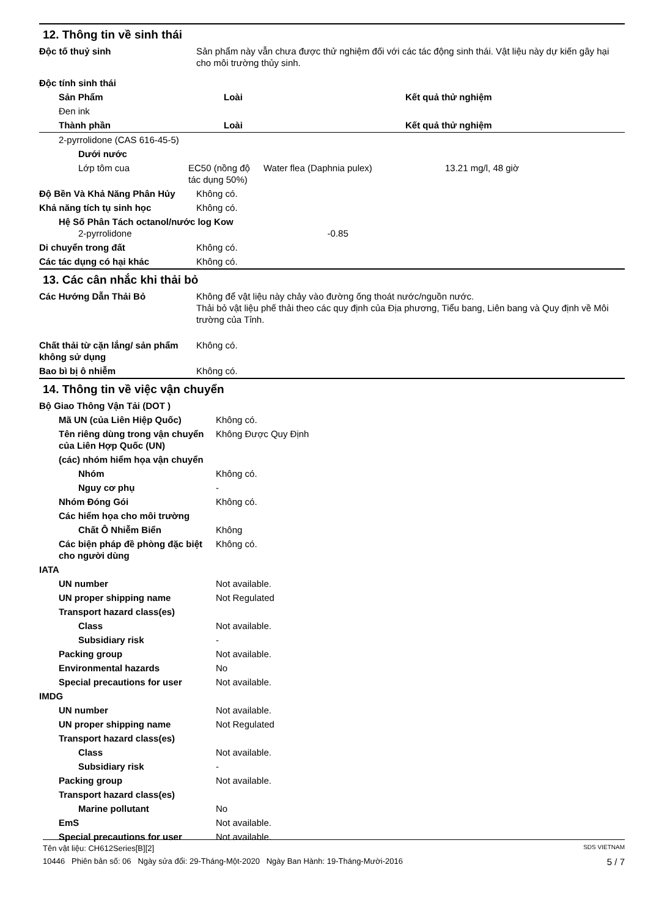12. Thông tin về sinh thái
| Độc tố thuỷ sinh | Sản phẩm này vẫn chưa được thử nghiệm đối với các tác động sinh thái. Vật liệu này dự kiến gây hại cho môi trường thủy sinh. |
| Độc tính sinh thái | |
| Sản Phẩm | | Loài | Kết quả thử nghiệm |
| Đen ink | | | |
| Thành phần | | Loài | Kết quả thử nghiệm |
| 2-pyrrolidone (CAS 616-45-5) | | | |
| Dưới nước | | | |
| Lớp tôm cua | EC50 (nồng độ tác dụng 50%) | Water flea (Daphnia pulex) | 13.21 mg/l, 48 giờ |
| Độ Bền Và Khả Năng Phân Hủy | Không có. |
| Khả năng tích tụ sinh học | Không có. |
| Hệ Số Phân Tách octanol/nước log Kow 2-pyrrolidone -0.85 | |
| Di chuyển trong đất | Không có. |
| Các tác dụng có hại khác | Không có. |
13. Các cân nhắc khi thải bỏ
| Các Hướng Dẫn Thải Bỏ | Không để vật liệu này chảy vào đường ống thoát nước/nguồn nước. Thải bỏ vật liệu phế thải theo các quy định của Địa phương, Tiểu bang, Liên bang và Quy định về Môi trường của Tỉnh. |
| Chất thải từ cặn lắng/ sản phẩm không sử dụng | Không có. |
| Bao bì bị ô nhiễm | Không có. |
14. Thông tin về việc vận chuyển
| Bộ Giao Thông Vận Tải (DOT ) | |
| Mã UN (của Liên Hiệp Quốc) | Không có. |
| Tên riêng dùng trong vận chuyển của Liên Hợp Quốc (UN) | Không Được Quy Định |
| (các) nhóm hiểm họa vận chuyển | |
| Nhóm | Không có. |
| Nguy cơ phụ | - |
| Nhóm Đóng Gói | Không có. |
| Các hiểm họa cho môi trường | |
| Chất Ô Nhiễm Biển | Không |
| Các biện pháp đề phòng đặc biệt cho người dùng | Không có. |
| IATA | |
| UN number | Not available. |
| UN proper shipping name | Not Regulated |
| Transport hazard class(es) | |
| Class | Not available. |
| Subsidiary risk | - |
| Packing group | Not available. |
| Environmental hazards | No |
| Special precautions for user | Not available. |
| IMDG | |
| UN number | Not available. |
| UN proper shipping name | Not Regulated |
| Transport hazard class(es) | |
| Class | Not available. |
| Subsidiary risk | - |
| Packing group | Not available. |
| Transport hazard class(es) | |
| Marine pollutant | No |
| EmS | Not available. |
| Special precautions for user | Not available. |
Tên vật liệu: CH612Series[B][2] SDS VIETNAM
10446 Phiên bản số: 06 Ngày sửa đổi: 29-Tháng-Một-2020 Ngày Ban Hành: 19-Tháng-Mười-2016 5 / 7